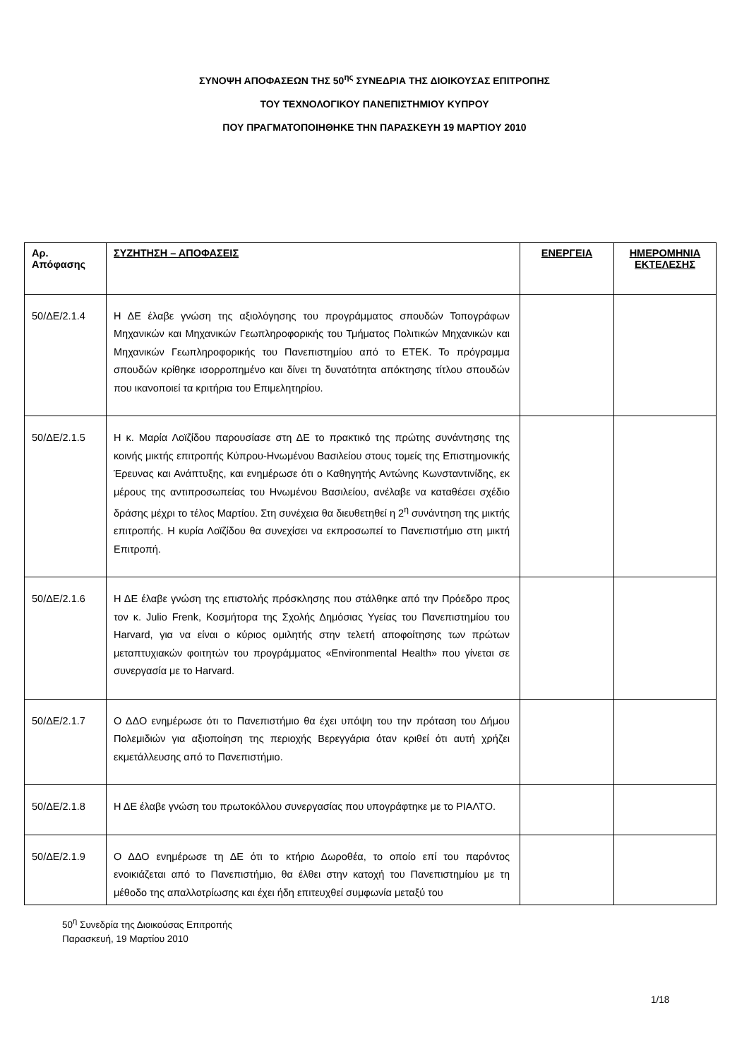ΣΥΝΟΨΗ ΑΠΟΦΑΣΕΩΝ ΤΗΣ 50<sup>ης</sup> ΣΥΝΕΔΡΙΑ ΤΗΣ ΔΙΟΙΚΟΥΣΑΣ ΕΠΙΤΡΟΠΗΣ
ΤΟΥ ΤΕΧΝΟΛΟΓΙΚΟΥ ΠΑΝΕΠΙΣΤΗΜΙΟΥ ΚΥΠΡΟΥ
ΠΟΥ ΠΡΑΓΜΑΤΟΠΟΙΗΘΗΚΕ ΤΗΝ ΠΑΡΑΣΚΕΥΗ 19 ΜΑΡΤΙΟΥ 2010
| Αρ. Απόφασης | ΣΥΖΗΤΗΣΗ – ΑΠΟΦΑΣΕΙΣ | ΕΝΕΡΓΕΙΑ | ΗΜΕΡΟΜΗΝΙΑ ΕΚΤΕΛΕΣΗΣ |
| --- | --- | --- | --- |
| 50/ΔΕ/2.1.4 | Η ΔΕ έλαβε γνώση της αξιολόγησης του προγράμματος σπουδών Τοπογράφων Μηχανικών και Μηχανικών Γεωπληροφορικής του Τμήματος Πολιτικών Μηχανικών και Μηχανικών Γεωπληροφορικής του Πανεπιστημίου από το ΕΤΕΚ. Το πρόγραμμα σπουδών κρίθηκε ισορροπημένο και δίνει τη δυνατότητα απόκτησης τίτλου σπουδών που ικανοποιεί τα κριτήρια του Επιμελητηρίου. | | |
| 50/ΔΕ/2.1.5 | Η κ. Μαρία Λοϊζίδου παρουσίασε στη ΔΕ το πρακτικό της πρώτης συνάντησης της κοινής μικτής επιτροπής Κύπρου-Ηνωμένου Βασιλείου στους τομείς της Επιστημονικής Έρευνας και Ανάπτυξης, και ενημέρωσε ότι ο Καθηγητής Αντώνης Κωνσταντινίδης, εκ μέρους της αντιπροσωπείας του Ηνωμένου Βασιλείου, ανέλαβε να καταθέσει σχέδιο δράσης μέχρι το τέλος Μαρτίου. Στη συνέχεια θα διευθετηθεί η 2<sup>η</sup> συνάντηση της μικτής επιτροπής. Η κυρία Λοϊζίδου θα συνεχίσει να εκπροσωπεί το Πανεπιστήμιο στη μικτή Επιτροπή. | | |
| 50/ΔΕ/2.1.6 | Η ΔΕ έλαβε γνώση της επιστολής πρόσκλησης που στάλθηκε από την Πρόεδρο προς τον κ. Julio Frenk, Κοσμήτορα της Σχολής Δημόσιας Υγείας του Πανεπιστημίου του Harvard, για να είναι ο κύριος ομιλητής στην τελετή αποφοίτησης των πρώτων μεταπτυχιακών φοιτητών του προγράμματος «Environmental Health» που γίνεται σε συνεργασία με το Harvard. | | |
| 50/ΔΕ/2.1.7 | Ο ΔΔΟ ενημέρωσε ότι το Πανεπιστήμιο θα έχει υπόψη του την πρόταση του Δήμου Πολεμιδιών για αξιοποίηση της περιοχής Βερεγγάρια όταν κριθεί ότι αυτή χρήζει εκμετάλλευσης από το Πανεπιστήμιο. | | |
| 50/ΔΕ/2.1.8 | Η ΔΕ έλαβε γνώση του πρωτοκόλλου συνεργασίας που υπογράφτηκε με το ΡΙΑΛΤΟ. | | |
| 50/ΔΕ/2.1.9 | Ο ΔΔΟ ενημέρωσε τη ΔΕ ότι το κτήριο Δωροθέα, το οποίο επί του παρόντος ενοικιάζεται από το Πανεπιστήμιο, θα έλθει στην κατοχή του Πανεπιστημίου με τη μέθοδο της απαλλοτρίωσης και έχει ήδη επιτευχθεί συμφωνία μεταξύ του | | |
50<sup>η</sup> Συνεδρία της Διοικούσας Επιτροπής
Παρασκευή, 19 Μαρτίου 2010
1/18